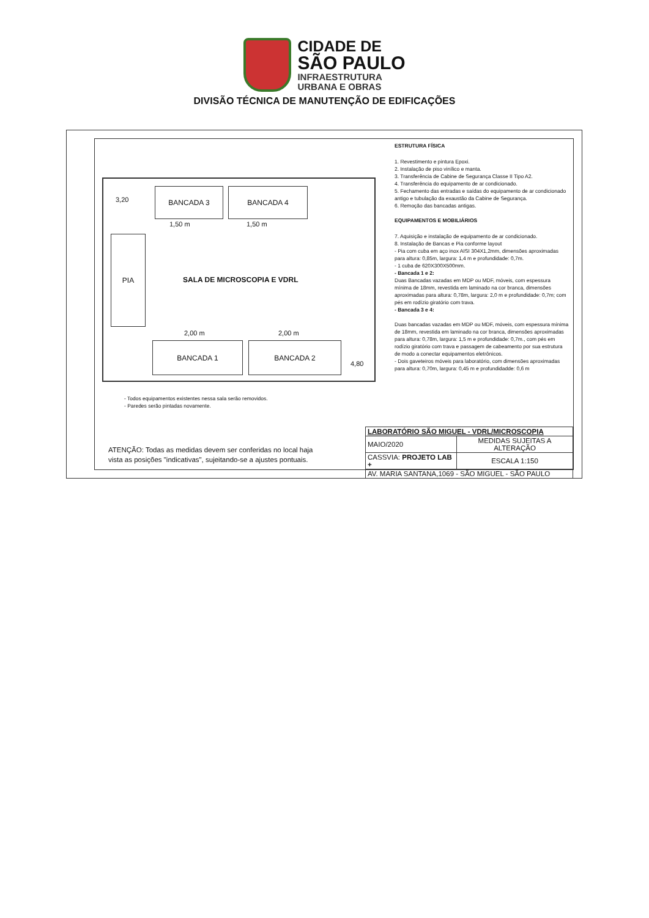CIDADE DE
SÃO PAULO
INFRAESTRUTURA
URBANA E OBRAS
DIVISÃO TÉCNICA DE MANUTENÇÃO DE EDIFICAÇÕES
BANCADA 3 BANCADA 4
1,50 m 1,50 m
3,20
PIA
SALA DE MICROSCOPIA E VDRL
2,00 m 2,00 m
BANCADA 1 BANCADA 2
4,80
ESTRUTURA FÍSICA
1. Revestimento e pintura Epoxi.
2. Instalação de piso vinílico e manta.
3. Transferência de Cabine de Segurança Classe II Tipo A2.
4. Transferência do equipamento de ar condicionado.
5. Fechamento das entradas e saídas do equipamento de ar condicionado antigo e tubulação da exaustão da Cabine de Segurança.
6. Remoção das bancadas antigas.
EQUIPAMENTOS E MOBILIÁRIOS
7. Aquisição e instalação de equipamento de ar condicionado.
8. Instalação de Bancas e Pia conforme layout
- Pia com cuba em aço inox AISI 304X1,2mm, dimensões aproximadas para altura: 0,85m, largura: 1,4 m e profundidade: 0,7m.
- 1 cuba de 620X300X500mm.
- Bancada 1 e 2:
Duas Bancadas vazadas em MDP ou MDF, móveis, com espessura mínima de 18mm, revestida em laminado na cor branca, dimensões aproximadas para altura: 0,78m, largura: 2,0 m e profundidade: 0,7m; com pés em rodízio giratório com trava.
- Bancada 3 e 4:
Duas bancadas vazadas em MDP ou MDF, móveis, com espessura mínima de 18mm, revestida em laminado na cor branca, dimensões aproximadas para altura: 0,78m, largura: 1,5 m e profundidade: 0,7m., com pés em rodízio giratório com trava e passagem de cabeamento por sua estrutura de modo a conectar equipamentos eletrônicos.
- Dois gaveteiros móveis para laboratório, com dimensões aproximadas para altura: 0,70m, largura: 0,45 m e profundidadde: 0,6 m
- Todos equipamentos existentes nessa sala serão removidos.
- Paredes serão pintadas novamente.
ATENÇÃO: Todas as medidas devem ser conferidas no local haja
vista as posições "indicativas", sujeitando-se a ajustes pontuais.
| LABORATÓRIO SÃO MIGUEL - VDRL/MICROSCOPIA | | |
| MAIO/2020 | MEDIDAS SUJEITAS A ALTERAÇÃO | |
| CASSVIA: PROJETO LAB + | | ESCALA 1:150 |
| AV. MARIA SANTANA,1069 - SÃO MIGUEL - SÃO PAULO | | |